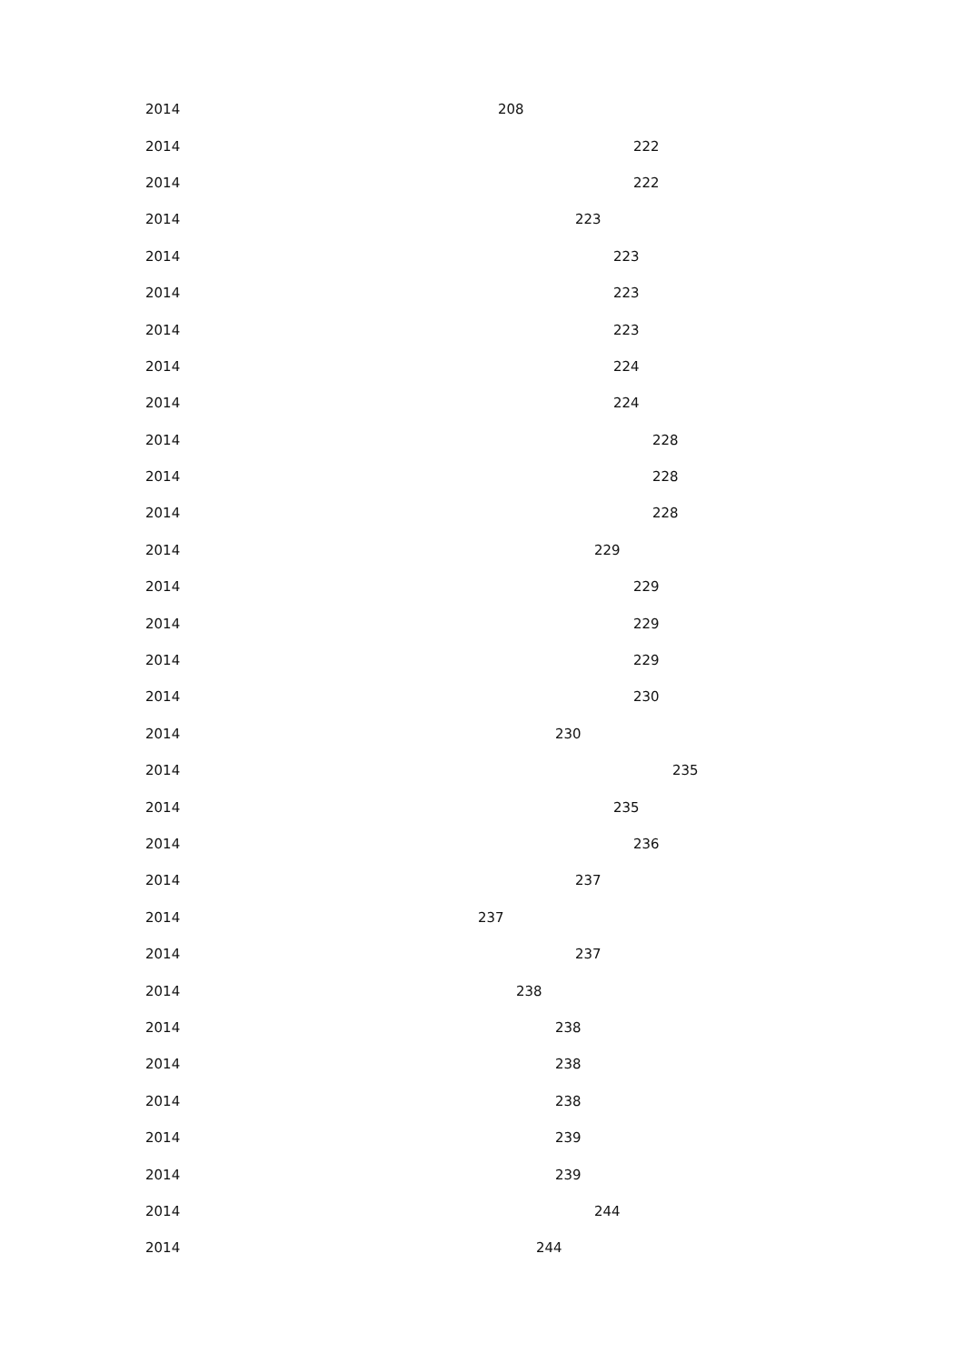2014 208
2014 222
2014 222
2014 223
2014 223
2014 223
2014 223
2014 224
2014 224
2014 228
2014 228
2014 228
2014 229
2014 229
2014 229
2014 229
2014 230
2014 230
2014 235
2014 235
2014 236
2014 237
2014 237
2014 237
2014 238
2014 238
2014 238
2014 238
2014 239
2014 239
2014 244
2014 244